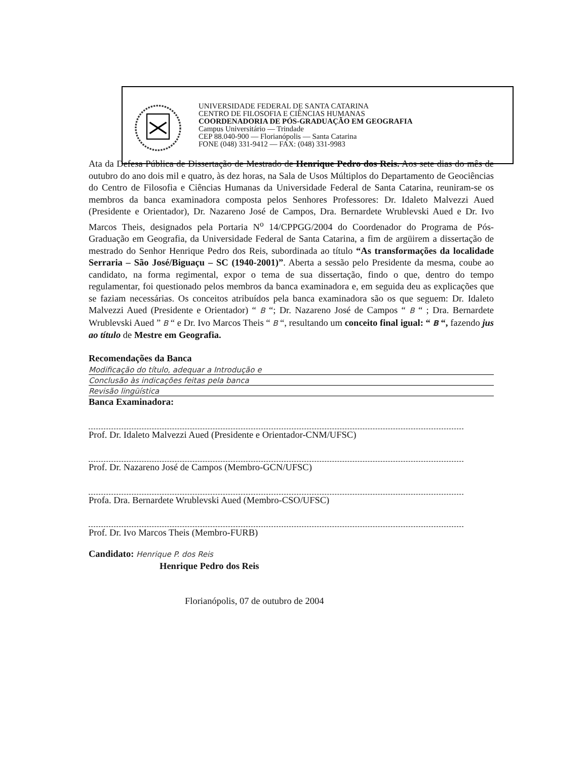UNIVERSIDADE FEDERAL DE SANTA CATARINA
CENTRO DE FILOSOFIA E CIÊNCIAS HUMANAS
COORDENADORIA DE PÓS-GRADUAÇÃO EM GEOGRAFIA
Campus Universitário — Trindade
CEP 88.040-900 — Florianópolis — Santa Catarina
FONE (048) 331-9412 — FAX: (048) 331-9983
Ata da Defesa Pública de Dissertação de Mestrado de Henrique Pedro dos Reis. Aos sete dias do mês de outubro do ano dois mil e quatro, às dez horas, na Sala de Usos Múltiplos do Departamento de Geociências do Centro de Filosofia e Ciências Humanas da Universidade Federal de Santa Catarina, reuniram-se os membros da banca examinadora composta pelos Senhores Professores: Dr. Idaleto Malvezzi Aued (Presidente e Orientador), Dr. Nazareno José de Campos, Dra. Bernardete Wrublevski Aued e Dr. Ivo Marcos Theis, designados pela Portaria N<sup>o</sup> 14/CPPGG/2004 do Coordenador do Programa de Pós-Graduação em Geografia, da Universidade Federal de Santa Catarina, a fim de argüirem a dissertação de mestrado do Senhor Henrique Pedro dos Reis, subordinada ao título “As transformações da localidade Serraria – São José/Biguaçu – SC (1940-2001)”. Aberta a sessão pelo Presidente da mesma, coube ao candidato, na forma regimental, expor o tema de sua dissertação, findo o que, dentro do tempo regulamentar, foi questionado pelos membros da banca examinadora e, em seguida deu as explicações que se faziam necessárias. Os conceitos atribuídos pela banca examinadora são os que seguem: Dr. Idaleto Malvezzi Aued (Presidente e Orientador) “ B “; Dr. Nazareno José de Campos “ B “ ; Dra. Bernardete Wrublevski Aued ” B “ e Dr. Ivo Marcos Theis “ B “, resultando um conceito final igual: “ B “, fazendo jus ao título de Mestre em Geografia.
Recomendações da Banca
Modificação do título, adequar a Introdução e
Conclusão às indicações feitas pela banca
Revisão lingüística
Banca Examinadora:
Prof. Dr. Idaleto Malvezzi Aued (Presidente e Orientador-CNM/UFSC)
Prof. Dr. Nazareno José de Campos (Membro-GCN/UFSC)
Profa. Dra. Bernardete Wrublevski Aued (Membro-CSO/UFSC)
Prof. Dr. Ivo Marcos Theis (Membro-FURB)
Candidato: Henrique P. dos Reis
Henrique Pedro dos Reis
Florianópolis, 07 de outubro de 2004